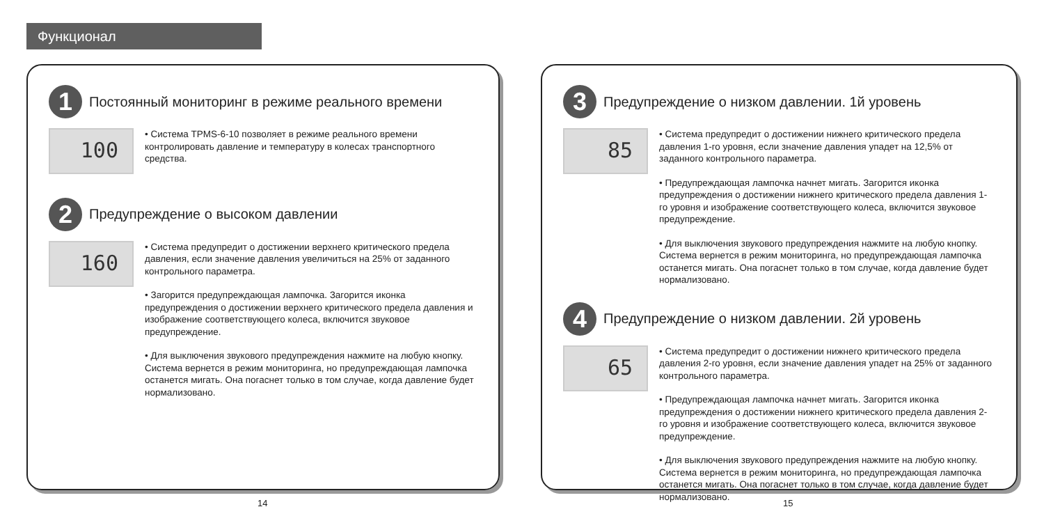Функционал
1
Постоянный мониторинг в режиме реального времени
100
• Система TPMS-6-10 позволяет в режиме реального времени контролировать давление и температуру в колесах транспортного средства.
2
Предупреждение о высоком давлении
160
• Система предупредит о достижении верхнего критического предела давления, если значение давления увеличиться на 25% от заданного контрольного параметра.
• Загорится предупреждающая лампочка. Загорится иконка предупреждения о достижении верхнего критического предела давления и изображение соответствующего колеса, включится звуковое предупреждение.
• Для выключения звукового предупреждения нажмите на любую кнопку. Система вернется в режим мониторинга, но предупреждающая лампочка останется мигать. Она погаснет только в том случае, когда давление будет нормализовано.
3
Предупреждение о низком давлении. 1й уровень
85
• Система предупредит о достижении нижнего критического предела давления 1-го уровня, если значение давления упадет на 12,5% от заданного контрольного параметра.
• Предупреждающая лампочка начнет мигать. Загорится иконка предупреждения о достижении нижнего критического предела давления 1-го уровня и изображение соответствующего колеса, включится звуковое предупреждение.
• Для выключения звукового предупреждения нажмите на любую кнопку. Система вернется в режим мониторинга, но предупреждающая лампочка останется мигать. Она погаснет только в том случае, когда давление будет нормализовано.
4
Предупреждение о низком давлении. 2й уровень
65
• Система предупредит о достижении нижнего критического предела давления 2-го уровня, если значение давления упадет на 25% от заданного контрольного параметра.
• Предупреждающая лампочка начнет мигать. Загорится иконка предупреждения о достижении нижнего критического предела давления 2-го уровня и изображение соответствующего колеса, включится звуковое предупреждение.
• Для выключения звукового предупреждения нажмите на любую кнопку. Система вернется в режим мониторинга, но предупреждающая лампочка останется мигать. Она погаснет только в том случае, когда давление будет нормализовано.
14 15